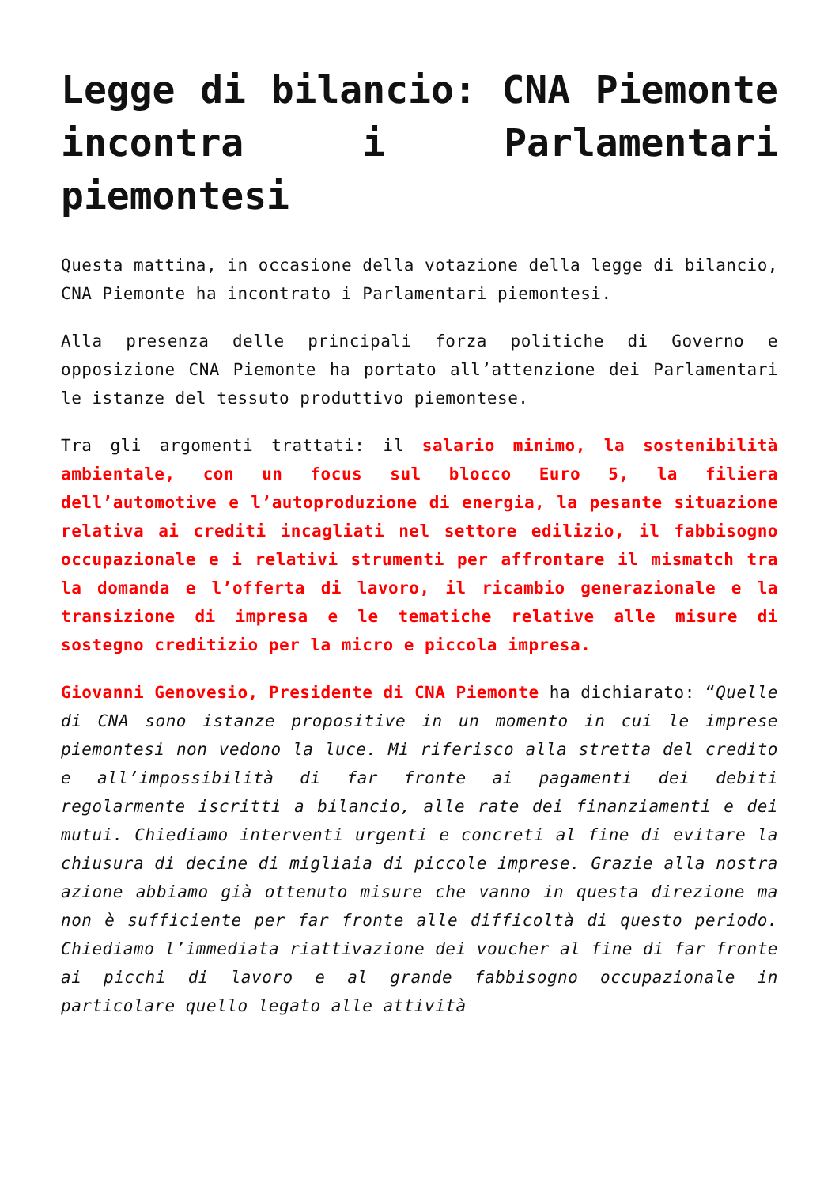Legge di bilancio: CNA Piemonte incontra i Parlamentari piemontesi
Questa mattina, in occasione della votazione della legge di bilancio, CNA Piemonte ha incontrato i Parlamentari piemontesi.
Alla presenza delle principali forza politiche di Governo e opposizione CNA Piemonte ha portato all’attenzione dei Parlamentari le istanze del tessuto produttivo piemontese.
Tra gli argomenti trattati: il salario minimo, la sostenibilità ambientale, con un focus sul blocco Euro 5, la filiera dell’automotive e l’autoproduzione di energia, la pesante situazione relativa ai crediti incagliati nel settore edilizio, il fabbisogno occupazionale e i relativi strumenti per affrontare il mismatch tra la domanda e l’offerta di lavoro, il ricambio generazionale e la transizione di impresa e le tematiche relative alle misure di sostegno creditizio per la micro e piccola impresa.
Giovanni Genovesio, Presidente di CNA Piemonte ha dichiarato: “Quelle di CNA sono istanze propositive in un momento in cui le imprese piemontesi non vedono la luce. Mi riferisco alla stretta del credito e all’impossibilità di far fronte ai pagamenti dei debiti regolarmente iscritti a bilancio, alle rate dei finanziamenti e dei mutui. Chiediamo interventi urgenti e concreti al fine di evitare la chiusura di decine di migliaia di piccole imprese. Grazie alla nostra azione abbiamo già ottenuto misure che vanno in questa direzione ma non è sufficiente per far fronte alle difficoltà di questo periodo. Chiediamo l’immediata riattivazione dei voucher al fine di far fronte ai picchi di lavoro e al grande fabbisogno occupazionale in particolare quello legato alle attività